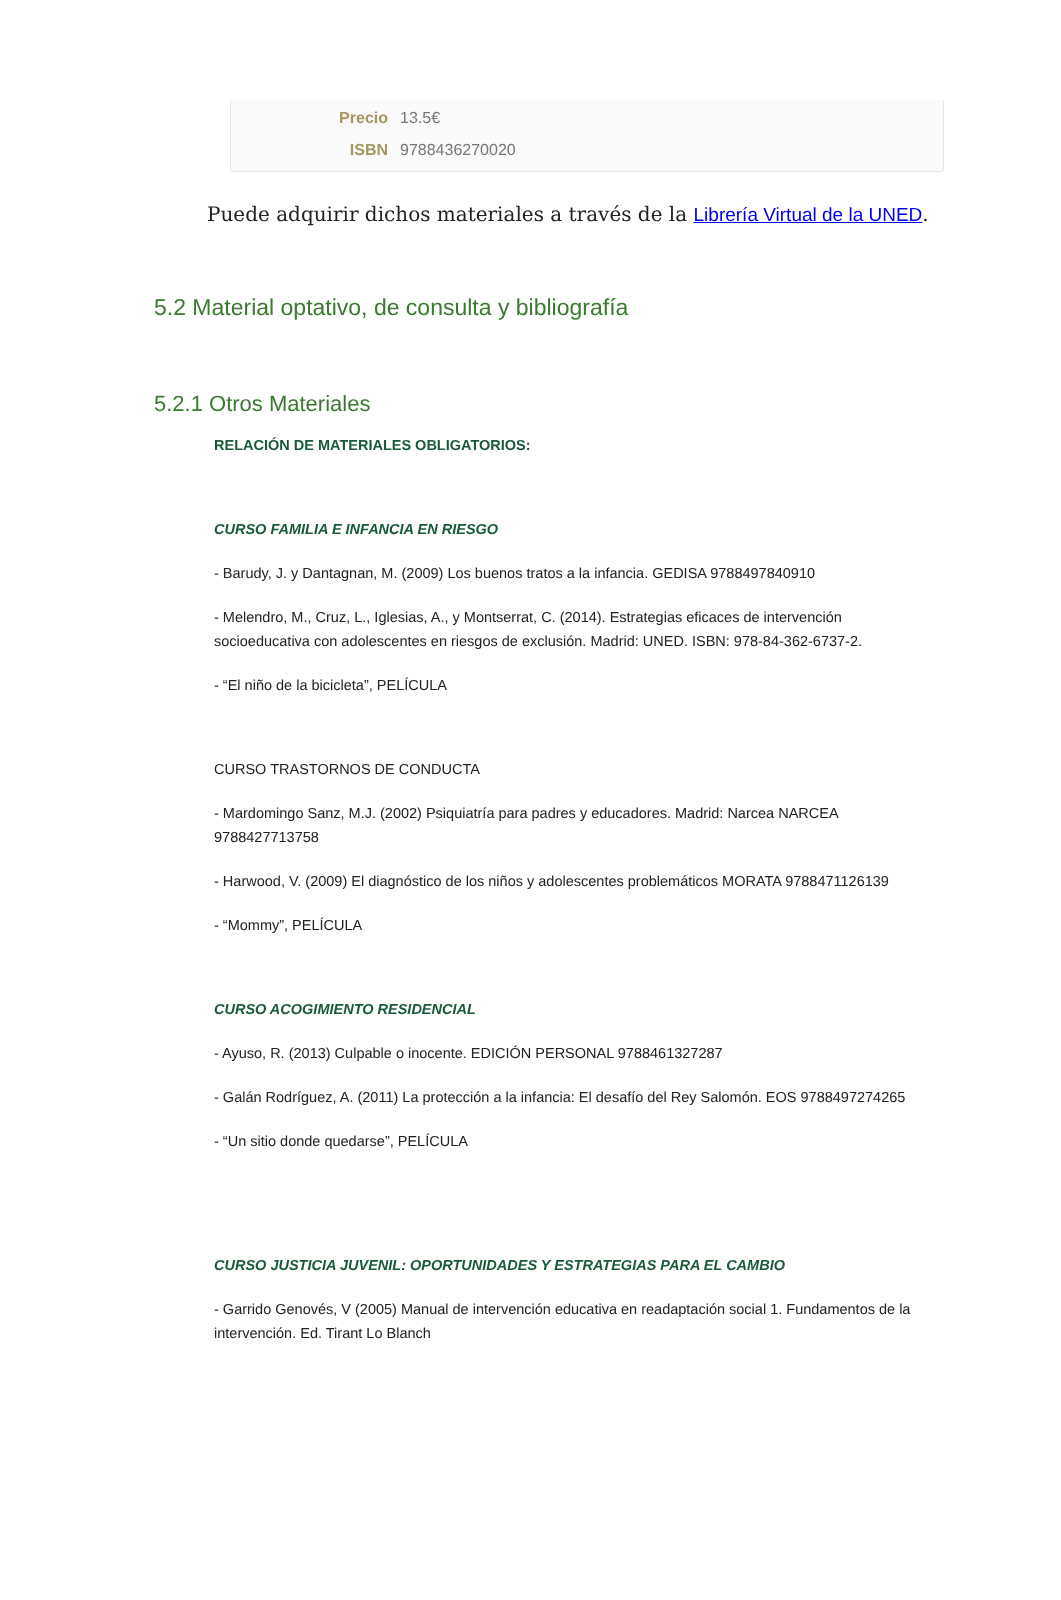Precio 13.5€
ISBN 9788436270020
Puede adquirir dichos materiales a través de la Librería Virtual de la UNED.
5.2 Material optativo, de consulta y bibliografía
5.2.1 Otros Materiales
RELACIÓN DE MATERIALES OBLIGATORIOS:
CURSO FAMILIA E INFANCIA EN RIESGO
- Barudy, J. y Dantagnan, M. (2009) Los buenos tratos a la infancia. GEDISA 9788497840910
- Melendro, M., Cruz, L., Iglesias, A., y Montserrat, C. (2014). Estrategias eficaces de intervención socioeducativa con adolescentes en riesgos de exclusión. Madrid: UNED. ISBN: 978-84-362-6737-2.
- “El niño de la bicicleta”, PELÍCULA
CURSO TRASTORNOS DE CONDUCTA
- Mardomingo Sanz, M.J. (2002) Psiquiatría para padres y educadores. Madrid: Narcea NARCEA 9788427713758
- Harwood, V. (2009) El diagnóstico de los niños y adolescentes problemáticos MORATA 9788471126139
- “Mommy”, PELÍCULA
CURSO ACOGIMIENTO RESIDENCIAL
- Ayuso, R. (2013) Culpable o inocente. EDICIÓN PERSONAL 9788461327287
- Galán Rodríguez, A. (2011) La protección a la infancia: El desafío del Rey Salomón. EOS 9788497274265
- “Un sitio donde quedarse”, PELÍCULA
CURSO JUSTICIA JUVENIL: OPORTUNIDADES Y ESTRATEGIAS PARA EL CAMBIO
- Garrido Genovés, V (2005) Manual de intervención educativa en readaptación social 1. Fundamentos de la intervención. Ed. Tirant Lo Blanch